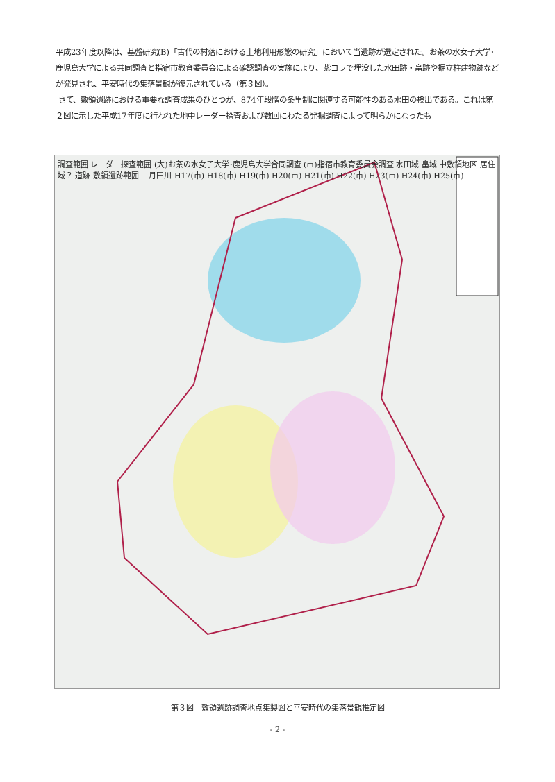平成23年度以降は、基盤研究(B)「古代の村落における土地利用形態の研究」において当遺跡が選定された。お茶の水女子大学･鹿児島大学による共同調査と指宿市教育委員会による確認調査の実施により、紫コラで埋没した水田跡・畠跡や掘立柱建物跡などが発見され、平安時代の集落景観が復元されている（第３図）。
さて、敷領遺跡における重要な調査成果のひとつが、874年段階の条里制に関連する可能性のある水田の検出である。これは第２図に示した平成17年度に行われた地中レーダー探査および数回にわたる発掘調査によって明らかになったも
調査範囲 レーダー探査範囲 (大)お茶の水女子大学･鹿児島大学合同調査 (市)指宿市教育委員会調査 水田域 畠域 中敷領地区 居住域？ 道跡 敷領遺跡範囲 二月田川 H17(市) H18(市) H19(市) H20(市) H21(市) H22(市) H23(市) H24(市) H25(市)
第３図　敷領遺跡調査地点集製図と平安時代の集落景観推定図
- 2 -